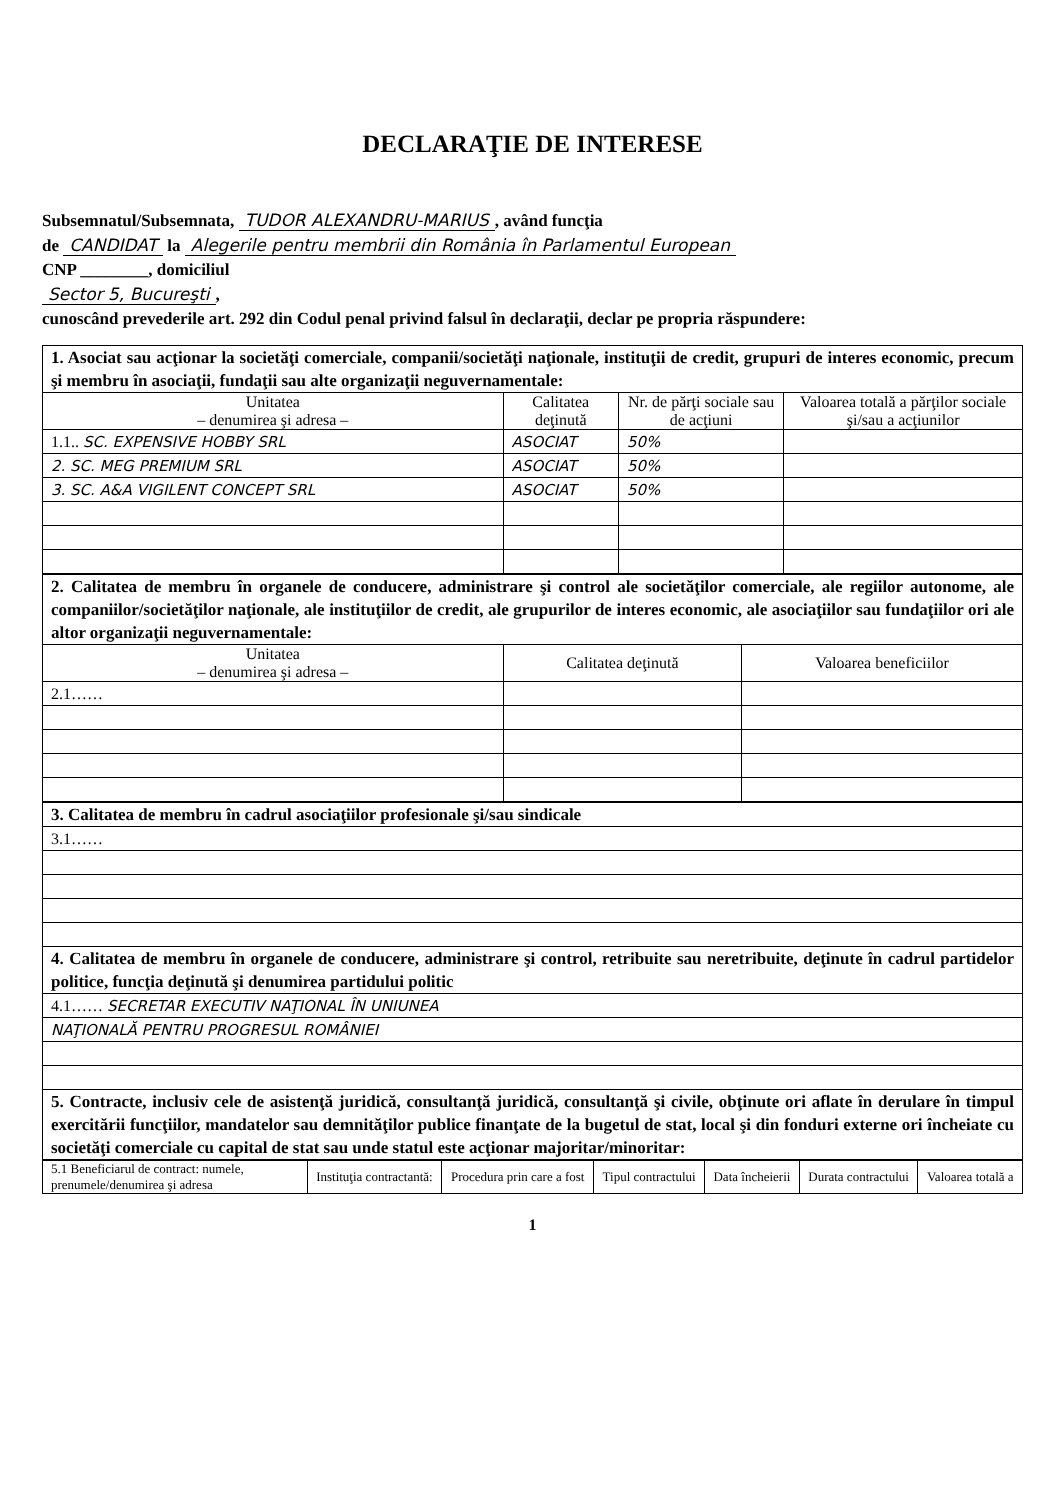DECLARAŢIE DE INTERESE
Subsemnatul/Subsemnata, TUDOR ALEXANDRU-MARIUS, având funcţia
de CANDIDAT la Alegerile pentru membrii din România în Parlamentul European
CNP ________, domiciliul
Sector 5, Bucureşti,
cunoscând prevederile art. 292 din Codul penal privind falsul în declaraţii, declar pe propria răspundere:
| 1. Asociat sau acţionar la societăţi comerciale, companii/societăţi naţionale, instituţii de credit, grupuri de interes economic, precum şi membru în asociaţii, fundaţii sau alte organizaţii neguvernamentale: | | | |
| Unitatea – denumirea şi adresa – | Calitatea deţinută | Nr. de părţi sociale sau de acţiuni | Valoarea totală a părţilor sociale şi/sau a acţiunilor |
| 1.1.. SC. EXPENSIVE HOBBY SRL | ASOCIAT | 50% | |
| 2. SC. MEG PREMIUM SRL | ASOCIAT | 50% | |
| 3. SC. A&A VIGILENT CONCEPT SRL | ASOCIAT | 50% | |
| 2. Calitatea de membru în organele de conducere, administrare şi control ale societăţilor comerciale, ale regiilor autonome, ale companiilor/societăţilor naţionale, ale instituţiilor de credit, ale grupurilor de interes economic, ale asociaţiilor sau fundaţiilor ori ale altor organizaţii neguvernamentale: | | |
| Unitatea – denumirea şi adresa – | Calitatea deţinută | Valoarea beneficiilor |
| 2.1…… | | |
| 3. Calitatea de membru în cadrul asociaţiilor profesionale şi/sau sindicale |
| 3.1…… |
| 4. Calitatea de membru în organele de conducere, administrare şi control, retribuite sau neretribuite, deţinute în cadrul partidelor politice, funcţia deţinută şi denumirea partidului politic |
| 4.1…… SECRETAR EXECUTIV NAŢIONAL ÎN UNIUNEA |
| NAŢIONALĂ PENTRU PROGRESUL ROMÂNIEI |
| 5. Contracte, inclusiv cele de asistenţă juridică, consultanţă juridică, consultanţă şi civile, obţinute ori aflate în derulare în timpul exercitării funcţiilor, mandatelor sau demnităţilor publice finanţate de la bugetul de stat, local şi din fonduri externe ori încheiate cu societăţi comerciale cu capital de stat sau unde statul este acţionar majoritar/minoritar: |
| 5.1 Beneficiarul de contract: numele, prenumele/denumirea şi adresa | Instituţia contractantă: | Procedura prin care a fost | Tipul contractului | Data încheierii | Durata contractului | Valoarea totală a |
| --- | --- | --- | --- | --- | --- | --- |
1